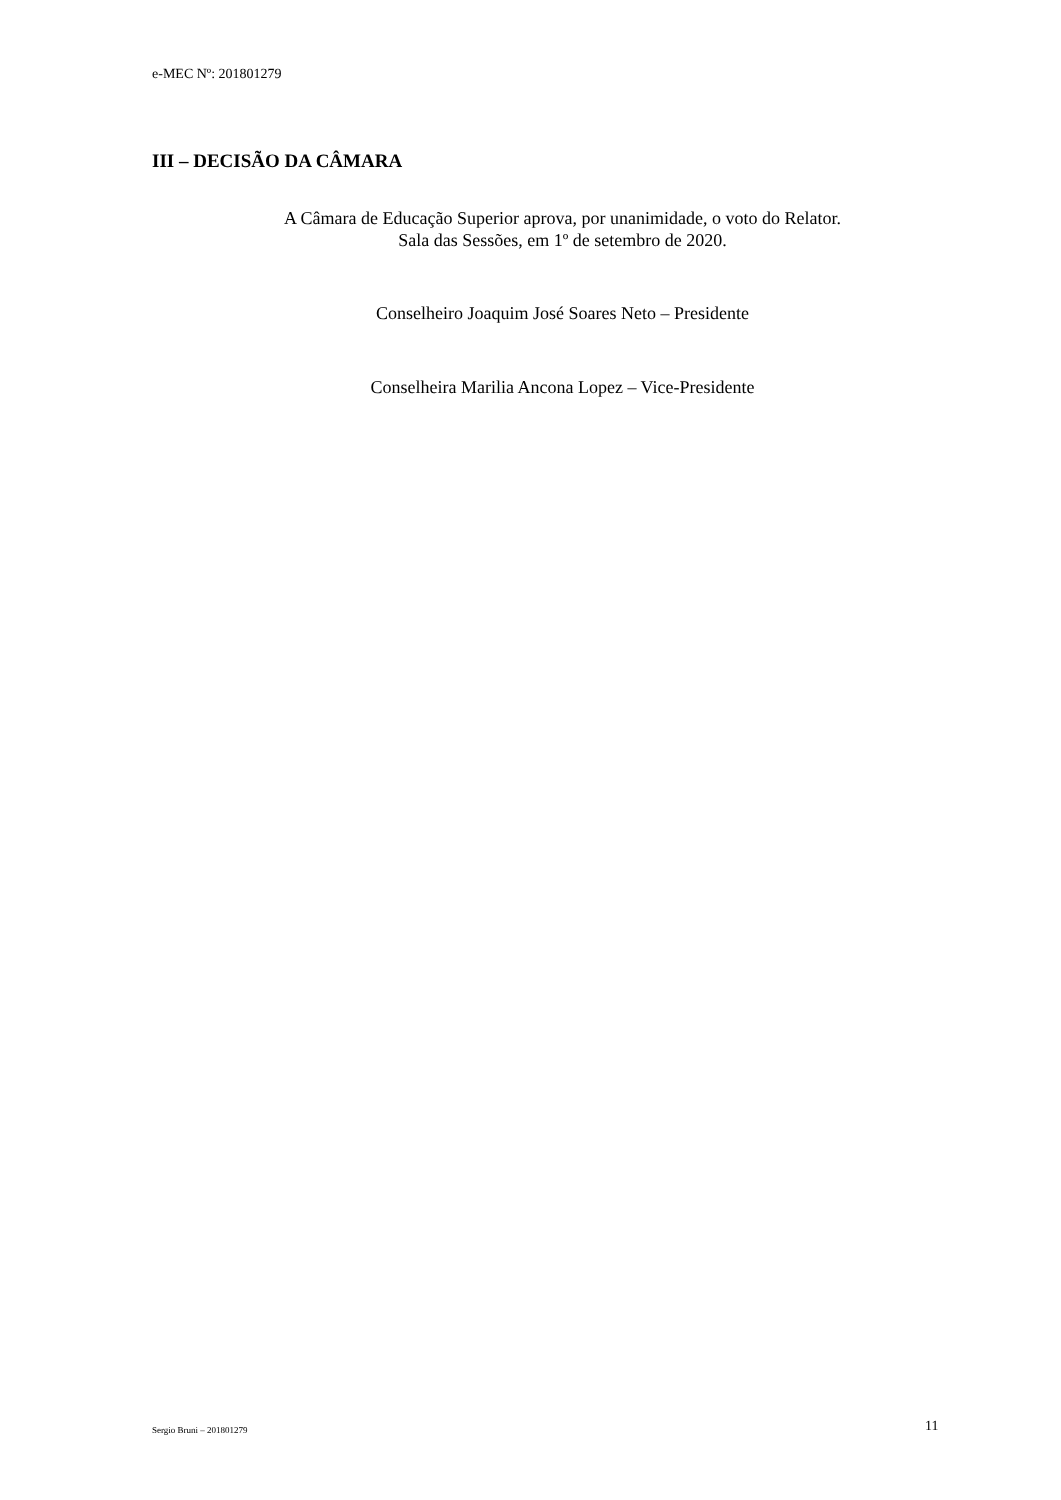e-MEC Nº: 201801279
III – DECISÃO DA CÂMARA
A Câmara de Educação Superior aprova, por unanimidade, o voto do Relator.
Sala das Sessões, em 1º de setembro de 2020.
Conselheiro Joaquim José Soares Neto – Presidente
Conselheira Marilia Ancona Lopez – Vice-Presidente
Sergio Bruni – 201801279 11